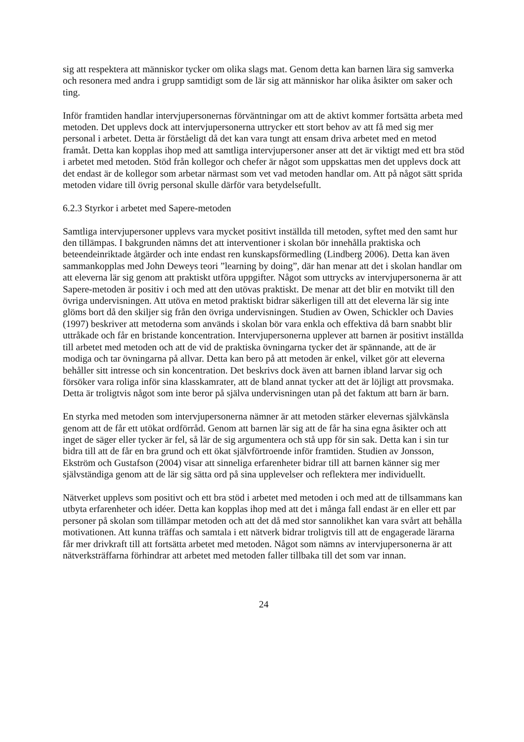sig att respektera att människor tycker om olika slags mat. Genom detta kan barnen lära sig samverka och resonera med andra i grupp samtidigt som de lär sig att människor har olika åsikter om saker och ting.
Inför framtiden handlar intervjupersonernas förväntningar om att de aktivt kommer fortsätta arbeta med metoden. Det upplevs dock att intervjupersonerna uttrycker ett stort behov av att få med sig mer personal i arbetet. Detta är förståeligt då det kan vara tungt att ensam driva arbetet med en metod framåt. Detta kan kopplas ihop med att samtliga intervjupersoner anser att det är viktigt med ett bra stöd i arbetet med metoden. Stöd från kollegor och chefer är något som uppskattas men det upplevs dock att det endast är de kollegor som arbetar närmast som vet vad metoden handlar om. Att på något sätt sprida metoden vidare till övrig personal skulle därför vara betydelsefullt.
6.2.3 Styrkor i arbetet med Sapere-metoden
Samtliga intervjupersoner upplevs vara mycket positivt inställda till metoden, syftet med den samt hur den tillämpas. I bakgrunden nämns det att interventioner i skolan bör innehålla praktiska och beteendeinriktade åtgärder och inte endast ren kunskapsförmedling (Lindberg 2006). Detta kan även sammankopplas med John Deweys teori ”learning by doing”, där han menar att det i skolan handlar om att eleverna lär sig genom att praktiskt utföra uppgifter. Något som uttrycks av intervjupersonerna är att Sapere-metoden är positiv i och med att den utövas praktiskt. De menar att det blir en motvikt till den övriga undervisningen. Att utöva en metod praktiskt bidrar säkerligen till att det eleverna lär sig inte glöms bort då den skiljer sig från den övriga undervisningen. Studien av Owen, Schickler och Davies (1997) beskriver att metoderna som används i skolan bör vara enkla och effektiva då barn snabbt blir uttråkade och får en bristande koncentration. Intervjupersonerna upplever att barnen är positivt inställda till arbetet med metoden och att de vid de praktiska övningarna tycker det är spännande, att de är modiga och tar övningarna på allvar. Detta kan bero på att metoden är enkel, vilket gör att eleverna behåller sitt intresse och sin koncentration. Det beskrivs dock även att barnen ibland larvar sig och försöker vara roliga inför sina klasskamrater, att de bland annat tycker att det är löjligt att provsmaka. Detta är troligtvis något som inte beror på själva undervisningen utan på det faktum att barn är barn.
En styrka med metoden som intervjupersonerna nämner är att metoden stärker elevernas självkänsla genom att de får ett utökat ordförråd. Genom att barnen lär sig att de får ha sina egna åsikter och att inget de säger eller tycker är fel, så lär de sig argumentera och stå upp för sin sak. Detta kan i sin tur bidra till att de får en bra grund och ett ökat självförtroende inför framtiden. Studien av Jonsson, Ekström och Gustafson (2004) visar att sinneliga erfarenheter bidrar till att barnen känner sig mer självständiga genom att de lär sig sätta ord på sina upplevelser och reflektera mer individuellt.
Nätverket upplevs som positivt och ett bra stöd i arbetet med metoden i och med att de tillsammans kan utbyta erfarenheter och idéer. Detta kan kopplas ihop med att det i många fall endast är en eller ett par personer på skolan som tillämpar metoden och att det då med stor sannolikhet kan vara svårt att behålla motivationen. Att kunna träffas och samtala i ett nätverk bidrar troligtvis till att de engagerade lärarna får mer drivkraft till att fortsätta arbetet med metoden. Något som nämns av intervjupersonerna är att nätverksträffarna förhindrar att arbetet med metoden faller tillbaka till det som var innan.
24